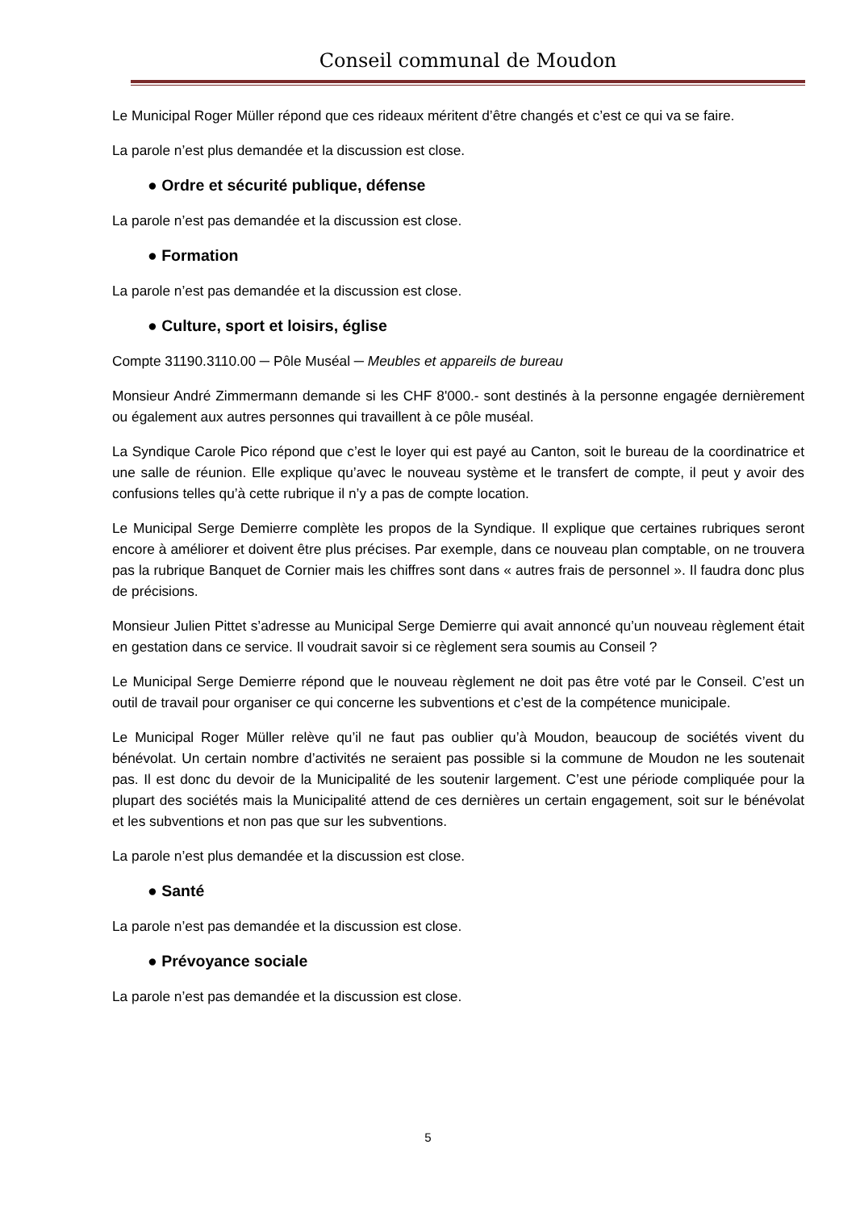Conseil communal de Moudon
Le Municipal Roger Müller répond que ces rideaux méritent d’être changés et c’est ce qui va se faire.
La parole n’est plus demandée et la discussion est close.
● Ordre et sécurité publique, défense
La parole n’est pas demandée et la discussion est close.
● Formation
La parole n’est pas demandée et la discussion est close.
● Culture, sport et loisirs, église
Compte 31190.3110.00 ─ Pôle Muséal ─ Meubles et appareils de bureau
Monsieur André Zimmermann demande si les CHF 8'000.- sont destinés à la personne engagée dernièrement ou également aux autres personnes qui travaillent à ce pôle muséal.
La Syndique Carole Pico répond que c’est le loyer qui est payé au Canton, soit le bureau de la coordinatrice et une salle de réunion. Elle explique qu’avec le nouveau système et le transfert de compte, il peut y avoir des confusions telles qu’à cette rubrique il n’y a pas de compte location.
Le Municipal Serge Demierre complète les propos de la Syndique. Il explique que certaines rubriques seront encore à améliorer et doivent être plus précises. Par exemple, dans ce nouveau plan comptable, on ne trouvera pas la rubrique Banquet de Cornier mais les chiffres sont dans « autres frais de personnel ». Il faudra donc plus de précisions.
Monsieur Julien Pittet s’adresse au Municipal Serge Demierre qui avait annoncé qu’un nouveau règlement était en gestation dans ce service. Il voudrait savoir si ce règlement sera soumis au Conseil ?
Le Municipal Serge Demierre répond que le nouveau règlement ne doit pas être voté par le Conseil. C’est un outil de travail pour organiser ce qui concerne les subventions et c’est de la compétence municipale.
Le Municipal Roger Müller relève qu’il ne faut pas oublier qu’à Moudon, beaucoup de sociétés vivent du bénévolat. Un certain nombre d’activités ne seraient pas possible si la commune de Moudon ne les soutenait pas. Il est donc du devoir de la Municipalité de les soutenir largement. C’est une période compliquée pour la plupart des sociétés mais la Municipalité attend de ces dernières un certain engagement, soit sur le bénévolat et les subventions et non pas que sur les subventions.
La parole n’est plus demandée et la discussion est close.
● Santé
La parole n’est pas demandée et la discussion est close.
● Prévoyance sociale
La parole n’est pas demandée et la discussion est close.
5